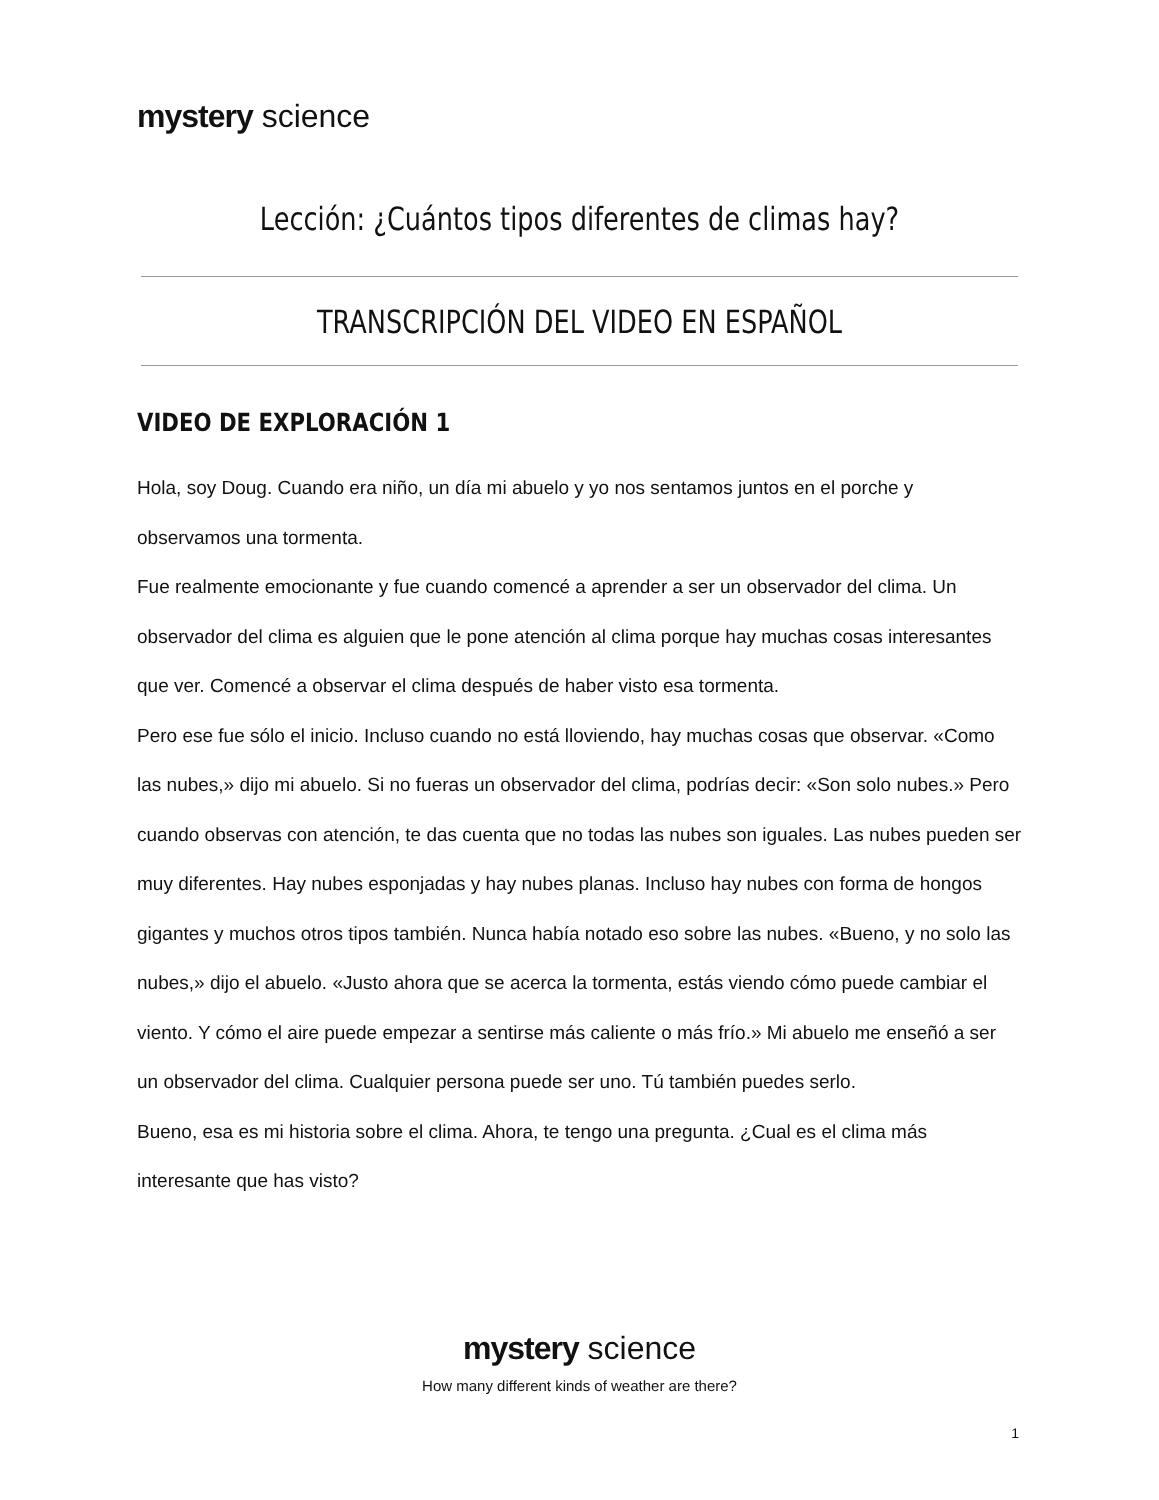mystery science
Lección: ¿Cuántos tipos diferentes de climas hay?
TRANSCRIPCIÓN DEL VIDEO EN ESPAÑOL
VIDEO DE EXPLORACIÓN 1
Hola, soy Doug. Cuando era niño, un día mi abuelo y yo nos sentamos juntos en el porche y observamos una tormenta.
Fue realmente emocionante y fue cuando comencé a aprender a ser un observador del clima. Un observador del clima es alguien que le pone atención al clima porque hay muchas cosas interesantes que ver. Comencé a observar el clima después de haber visto esa tormenta.
Pero ese fue sólo el inicio. Incluso cuando no está lloviendo, hay muchas cosas que observar. «Como las nubes,» dijo mi abuelo. Si no fueras un observador del clima, podrías decir: «Son solo nubes.» Pero cuando observas con atención, te das cuenta que no todas las nubes son iguales. Las nubes pueden ser muy diferentes. Hay nubes esponjadas y hay nubes planas. Incluso hay nubes con forma de hongos gigantes y muchos otros tipos también. Nunca había notado eso sobre las nubes. «Bueno, y no solo las nubes,» dijo el abuelo. «Justo ahora que se acerca la tormenta, estás viendo cómo puede cambiar el viento. Y cómo el aire puede empezar a sentirse más caliente o más frío.» Mi abuelo me enseñó a ser un observador del clima. Cualquier persona puede ser uno. Tú también puedes serlo.
Bueno, esa es mi historia sobre el clima. Ahora, te tengo una pregunta. ¿Cual es el clima más interesante que has visto?
mystery science
How many different kinds of weather are there?
1